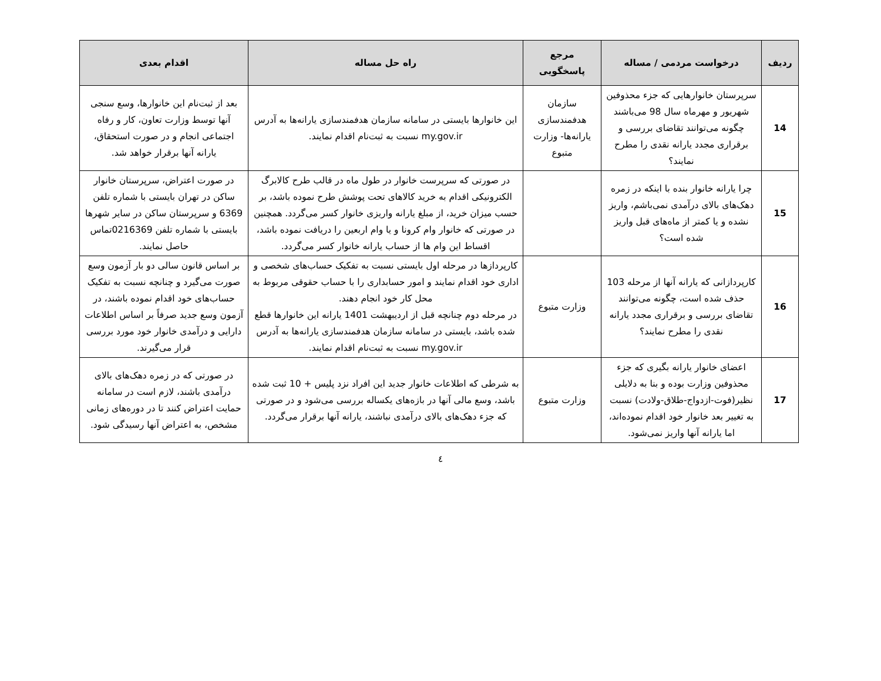| ردیف | درخواست مردمی / مساله | مرجع پاسخگویی | راه حل مساله | اقدام بعدی |
| --- | --- | --- | --- | --- |
| 14 | سرپرستان خانوارهایی که جزء محذوفین شهریور و مهرماه سال 98 می‌باشند چگونه می‌توانند تقاضای بررسی و برقراری مجدد یارانه نقدی را مطرح نمایند؟ | سازمان هدفمندسازی یارانه‌ها- وزارت متبوع | این خانوارها بایستی در سامانه سازمان هدفمندسازی یارانه‌ها به آدرس my.gov.ir نسبت به ثبت‌نام اقدام نمایند. | بعد از ثبت‌نام این خانوارها، وسع سنجی آنها توسط وزارت تعاون، کار و رفاه اجتماعی انجام و در صورت استحقاق، یارانه آنها برقرار خواهد شد. |
| 15 | چرا یارانه خانوار بنده با اینکه در زمره دهک‌های بالای درآمدی نمی‌باشم، واریز نشده و یا کمتر از ماه‌های قبل واریز شده است؟ | | در صورتی که سرپرست خانوار در طول ماه در قالب طرح کالابرگ الکترونیکی اقدام به خرید کالاهای تحت پوشش طرح نموده باشد، بر حسب میزان خرید، از مبلغ یارانه واریزی خانوار کسر می‌گردد. همچنین در صورتی که خانوار وام کرونا و یا وام اربعین را دریافت نموده باشد، اقساط این وام ها از حساب یارانه خانوار کسر می‌گردد. | در صورت اعتراض، سرپرستان خانوار ساکن در تهران بایستی با شماره تلفن 6369 و سرپرستان ساکن در سایر شهرها بایستی با شماره تلفن 0216369تماس حاصل نمایند. |
| 16 | کارپردازانی که یارانه آنها از مرحله 103 حذف شده است، چگونه می‌توانند تقاضای بررسی و برقراری مجدد یارانه نقدی را مطرح نمایند؟ | وزارت متبوع | کارپردازها در مرحله اول بایستی نسبت به تفکیک حساب‌های شخصی و اداری خود اقدام نمایند و امور حسابداری را با حساب حقوقی مربوط به محل کار خود انجام دهند. در مرحله دوم چنانچه قبل از اردیبهشت 1401 یارانه این خانوارها قطع شده باشد، بایستی در سامانه سازمان هدفمندسازی یارانه‌ها به آدرس my.gov.ir نسبت به ثبت‌نام اقدام نمایند. | بر اساس قانون سالی دو بار آزمون وسع صورت می‌گیرد و چنانچه نسبت به تفکیک حساب‌های خود اقدام نموده باشند، در آزمون وسع جدید صرفاً بر اساس اطلاعات دارایی و درآمدی خانوار خود مورد بررسی قرار می‌گیرند. |
| 17 | اعضای خانوار یارانه بگیری که جزء محذوفین وزارت بوده و بنا به دلایلی نظیر(فوت-ازدواج-طلاق-ولادت) نسبت به تغییر بعد خانوار خود اقدام نموده‌اند، اما یارانه آنها واریز نمی‌شود. | وزارت متبوع | به شرطی که اطلاعات خانوار جدید این افراد نزد پلیس + 10 ثبت شده باشد، وسع مالی آنها در بازه‌های یکساله بررسی می‌شود و در صورتی که جزء دهک‌های بالای درآمدی نباشند، یارانه آنها برقرار می‌گردد. | در صورتی که در زمره دهک‌های بالای درآمدی باشند، لازم است در سامانه حمایت اعتراض کنند تا در دوره‌های زمانی مشخص، به اعتراض آنها رسیدگی شود. |
٤